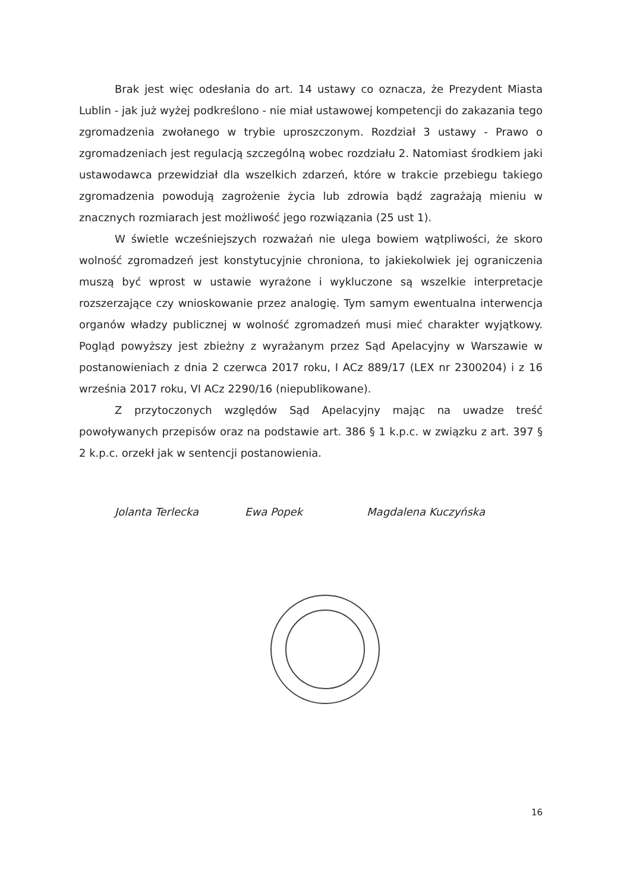Brak jest więc odesłania do art. 14 ustawy co oznacza, że Prezydent Miasta Lublin - jak już wyżej podkreślono - nie miał ustawowej kompetencji do zakazania tego zgromadzenia zwołanego w trybie uproszczonym. Rozdział 3 ustawy - Prawo o zgromadzeniach jest regulacją szczególną wobec rozdziału 2. Natomiast środkiem jaki ustawodawca przewidział dla wszelkich zdarzeń, które w trakcie przebiegu takiego zgromadzenia powodują zagrożenie życia lub zdrowia bądź zagrażają mieniu w znacznych rozmiarach jest możliwość jego rozwiązania (25 ust 1).
W świetle wcześniejszych rozważań nie ulega bowiem wątpliwości, że skoro wolność zgromadzeń jest konstytucyjnie chroniona, to jakiekolwiek jej ograniczenia muszą być wprost w ustawie wyrażone i wykluczone są wszelkie interpretacje rozszerzające czy wnioskowanie przez analogię. Tym samym ewentualna interwencja organów władzy publicznej w wolność zgromadzeń musi mieć charakter wyjątkowy. Pogląd powyższy jest zbieżny z wyrażanym przez Sąd Apelacyjny w Warszawie w postanowieniach z dnia 2 czerwca 2017 roku, I ACz 889/17 (LEX nr 2300204) i z 16 września 2017 roku, VI ACz 2290/16 (niepublikowane).
Z przytoczonych względów Sąd Apelacyjny mając na uwadze treść powoływanych przepisów oraz na podstawie art. 386 § 1 k.p.c. w związku z art. 397 § 2 k.p.c. orzekł jak w sentencji postanowienia.
Jolanta Terlecka Ewa Popek Magdalena Kuczyńska
16